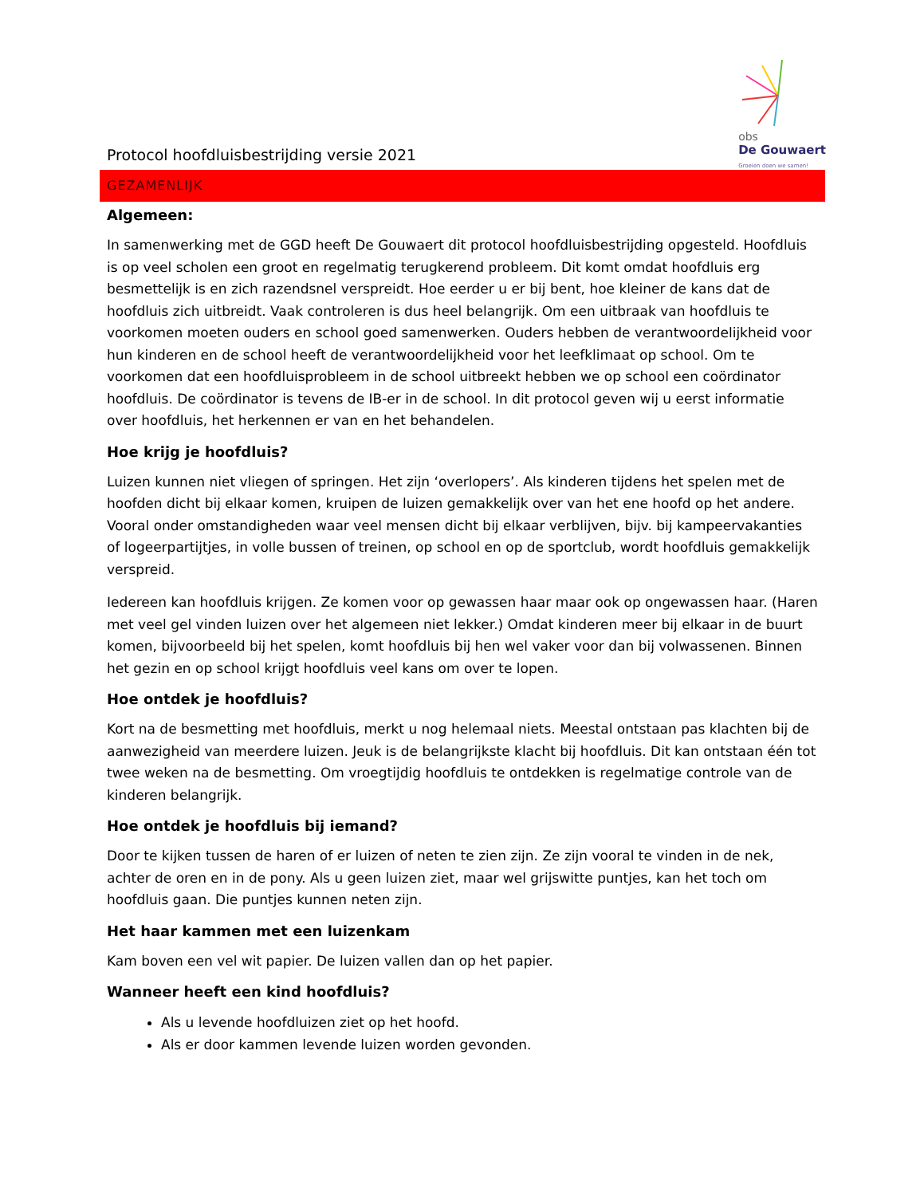Protocol hoofdluisbestrijding versie 2021
obs
De Gouwaert
Groeien doen we samen!
GEZAMENLIJK
Algemeen:
In samenwerking met de GGD heeft De Gouwaert dit protocol hoofdluisbestrijding opgesteld. Hoofdluis is op veel scholen een groot en regelmatig terugkerend probleem. Dit komt omdat hoofdluis erg besmettelijk is en zich razendsnel verspreidt. Hoe eerder u er bij bent, hoe kleiner de kans dat de hoofdluis zich uitbreidt. Vaak controleren is dus heel belangrijk. Om een uitbraak van hoofdluis te voorkomen moeten ouders en school goed samenwerken. Ouders hebben de verantwoordelijkheid voor hun kinderen en de school heeft de verantwoordelijkheid voor het leefklimaat op school. Om te voorkomen dat een hoofdluisprobleem in de school uitbreekt hebben we op school een coördinator hoofdluis. De coördinator is tevens de IB-er in de school. In dit protocol geven wij u eerst informatie over hoofdluis, het herkennen er van en het behandelen.
Hoe krijg je hoofdluis?
Luizen kunnen niet vliegen of springen. Het zijn ‘overlopers’. Als kinderen tijdens het spelen met de hoofden dicht bij elkaar komen, kruipen de luizen gemakkelijk over van het ene hoofd op het andere. Vooral onder omstandigheden waar veel mensen dicht bij elkaar verblijven, bijv. bij kampeervakanties of logeerpartijtjes, in volle bussen of treinen, op school en op de sportclub, wordt hoofdluis gemakkelijk verspreid.
Iedereen kan hoofdluis krijgen. Ze komen voor op gewassen haar maar ook op ongewassen haar. (Haren met veel gel vinden luizen over het algemeen niet lekker.) Omdat kinderen meer bij elkaar in de buurt komen, bijvoorbeeld bij het spelen, komt hoofdluis bij hen wel vaker voor dan bij volwassenen. Binnen het gezin en op school krijgt hoofdluis veel kans om over te lopen.
Hoe ontdek je hoofdluis?
Kort na de besmetting met hoofdluis, merkt u nog helemaal niets. Meestal ontstaan pas klachten bij de aanwezigheid van meerdere luizen. Jeuk is de belangrijkste klacht bij hoofdluis. Dit kan ontstaan één tot twee weken na de besmetting. Om vroegtijdig hoofdluis te ontdekken is regelmatige controle van de kinderen belangrijk.
Hoe ontdek je hoofdluis bij iemand?
Door te kijken tussen de haren of er luizen of neten te zien zijn. Ze zijn vooral te vinden in de nek, achter de oren en in de pony. Als u geen luizen ziet, maar wel grijswitte puntjes, kan het toch om hoofdluis gaan. Die puntjes kunnen neten zijn.
Het haar kammen met een luizenkam
Kam boven een vel wit papier. De luizen vallen dan op het papier.
Wanneer heeft een kind hoofdluis?
Als u levende hoofdluizen ziet op het hoofd.
Als er door kammen levende luizen worden gevonden.